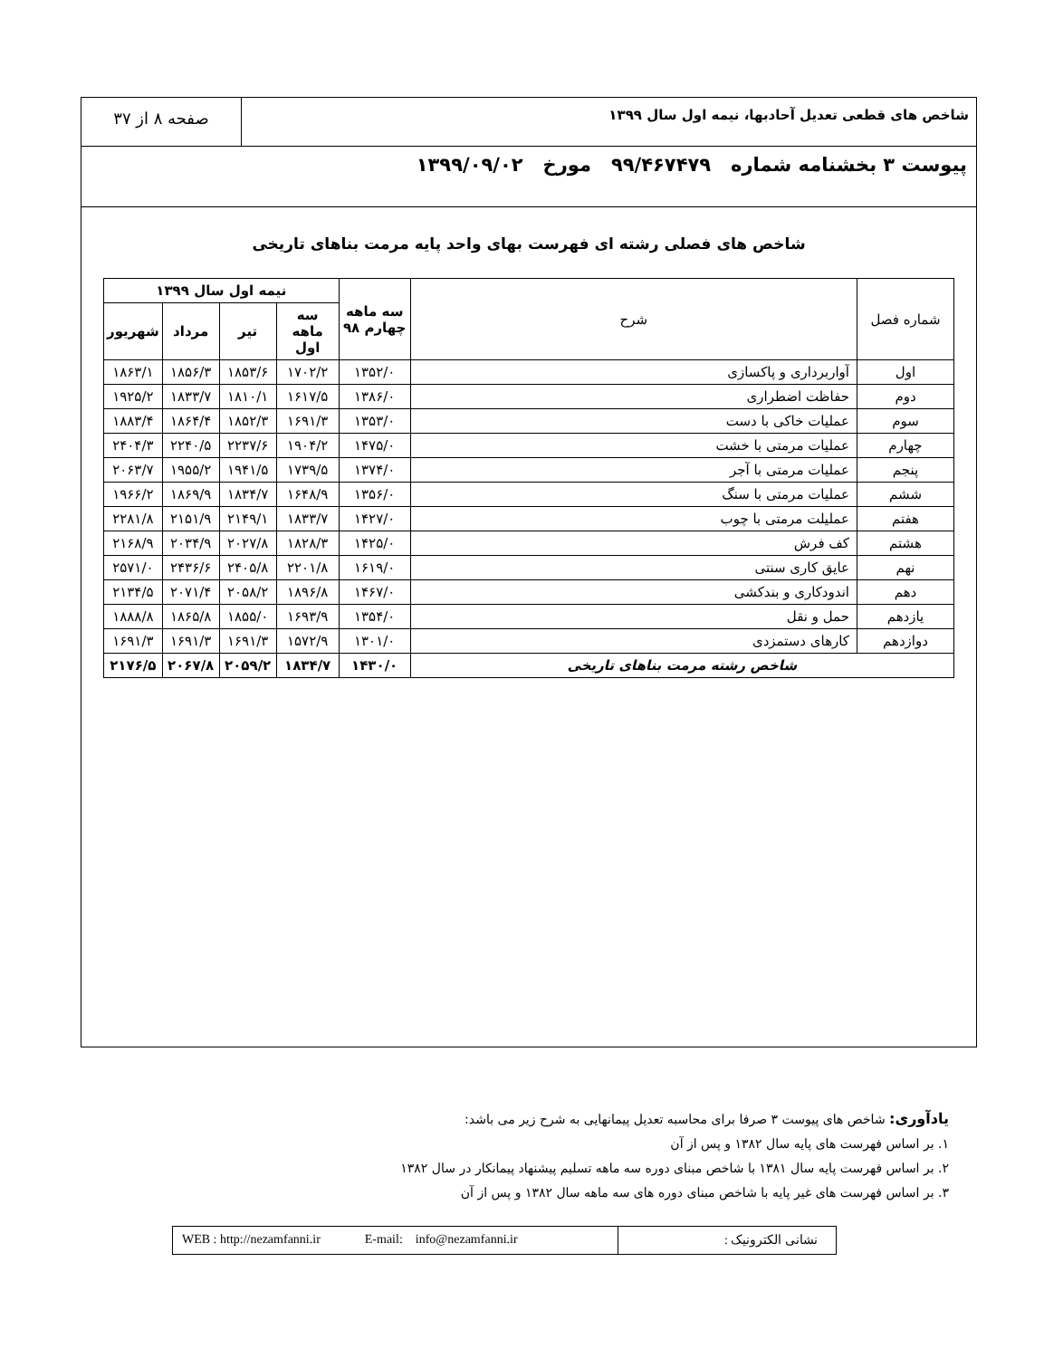شاخص های قطعی تعدیل آحادبها، نیمه اول سال ۱۳۹۹
صفحه ۸ از ۳۷
پیوست ۳ بخشنامه شماره ۹۹/۴۶۷۴۷۹ مورخ ۱۳۹۹/۰۹/۰۲
شاخص های فصلی رشته ای فهرست بهای واحد پایه مرمت بناهای تاریخی
| شماره فصل | شرح | سه ماهه چهارم ۹۸ | نیمه اول سال ۱۳۹۹ | | | |
| --- | --- | --- | --- | --- | --- | --- |
| | | | سه ماهه اول | تیر | مرداد | شهریور |
| اول | آواربرداری و پاکسازی | ۱۳۵۲/۰ | ۱۷۰۲/۲ | ۱۸۵۳/۶ | ۱۸۵۶/۳ | ۱۸۶۳/۱ |
| دوم | حفاظت اضطراری | ۱۳۸۶/۰ | ۱۶۱۷/۵ | ۱۸۱۰/۱ | ۱۸۳۳/۷ | ۱۹۲۵/۲ |
| سوم | عملیات خاکی با دست | ۱۳۵۳/۰ | ۱۶۹۱/۳ | ۱۸۵۲/۳ | ۱۸۶۴/۴ | ۱۸۸۳/۴ |
| چهارم | عملیات مرمتی با خشت | ۱۴۷۵/۰ | ۱۹۰۴/۲ | ۲۲۳۷/۶ | ۲۲۴۰/۵ | ۲۴۰۴/۳ |
| پنجم | عملیات مرمتی با آجر | ۱۳۷۴/۰ | ۱۷۳۹/۵ | ۱۹۴۱/۵ | ۱۹۵۵/۲ | ۲۰۶۳/۷ |
| ششم | عملیات مرمتی با سنگ | ۱۳۵۶/۰ | ۱۶۴۸/۹ | ۱۸۳۴/۷ | ۱۸۶۹/۹ | ۱۹۶۶/۲ |
| هفتم | عملیلت مرمتی با چوب | ۱۴۲۷/۰ | ۱۸۳۳/۷ | ۲۱۴۹/۱ | ۲۱۵۱/۹ | ۲۲۸۱/۸ |
| هشتم | کف فرش | ۱۴۲۵/۰ | ۱۸۲۸/۳ | ۲۰۲۷/۸ | ۲۰۳۴/۹ | ۲۱۶۸/۹ |
| نهم | عایق کاری سنتی | ۱۶۱۹/۰ | ۲۲۰۱/۸ | ۲۴۰۵/۸ | ۲۴۳۶/۶ | ۲۵۷۱/۰ |
| دهم | اندودکاری و بندکشی | ۱۴۶۷/۰ | ۱۸۹۶/۸ | ۲۰۵۸/۲ | ۲۰۷۱/۴ | ۲۱۳۴/۵ |
| یازدهم | حمل و نقل | ۱۳۵۴/۰ | ۱۶۹۳/۹ | ۱۸۵۵/۰ | ۱۸۶۵/۸ | ۱۸۸۸/۸ |
| دوازدهم | کارهای دستمزدی | ۱۳۰۱/۰ | ۱۵۷۲/۹ | ۱۶۹۱/۳ | ۱۶۹۱/۳ | ۱۶۹۱/۳ |
| شاخص رشته مرمت بناهای تاریخی | | ۱۴۳۰/۰ | ۱۸۳۴/۷ | ۲۰۵۹/۲ | ۲۰۶۷/۸ | ۲۱۷۶/۵ |
یادآوری: شاخص های پیوست ۳ صرفا برای محاسبه تعدیل پیمانهایی به شرح زیر می باشد:
۱. بر اساس فهرست های پایه سال ۱۳۸۲ و پس از آن
۲. بر اساس فهرست پایه سال ۱۳۸۱ با شاخص مبنای دوره سه ماهه تسلیم پیشنهاد پیمانکار در سال ۱۳۸۲
۳. بر اساس فهرست های غیر پایه با شاخص مبنای دوره های سه ماهه سال ۱۳۸۲ و پس از آن
نشانی الکترونیک : WEB : http://nezamfanni.ir E-mail: info@nezamfanni.ir